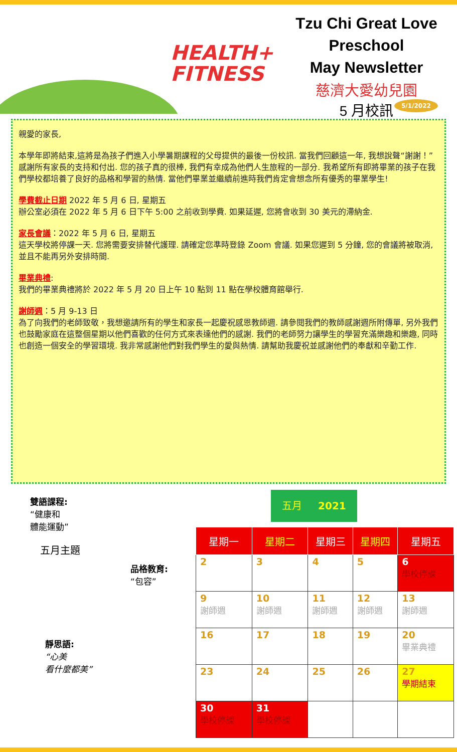HEALTH+
FITNESS
Tzu Chi Great Love
Preschool
May Newsletter
慈濟大愛幼兒園
5 月校訊
5/1/2022
親愛的家長,
本學年即將結束,這將是為孩子們進入小學暑期課程的父母提供的最後一份校訊. 當我們回顧這一年, 我想說聲“謝謝！”感謝所有家長的支持和付出. 您的孩子真的很棒, 我們有幸成為他們人生旅程的一部分. 我希望所有即將畢業的孩子在我們學校都培養了良好的品格和學習的熱情. 當他們畢業並繼續前進時我們肯定會想念所有優秀的畢業學生!
學費截止日期 2022 年 5 月 6 日, 星期五
辦公室必須在 2022 年 5 月 6 日下午 5:00 之前收到學費. 如果延遲, 您將會收到 30 美元的滯納金.
家長會議：2022 年 5 月 6 日, 星期五
這天學校將停課一天. 您將需要安排替代護理. 請確定您準時登錄 Zoom 會議. 如果您遲到 5 分鐘, 您的會議將被取消, 並且不能再另外安排時間.
畢業典禮:
我們的畢業典禮將於 2022 年 5 月 20 日上午 10 點到 11 點在學校體育館舉行.
謝師週：5 月 9-13 日
為了向我們的老師致敬，我想邀請所有的學生和家長一起慶祝感恩教師週. 請參閱我們的教師感謝週所附傳單, 另外我們也鼓勵家庭在這整個星期以他們喜歡的任何方式來表達他們的感謝. 我們的老師努力讓學生的學習充滿樂趣和樂趣, 同時也創造一個安全的學習環境. 我非常感謝他們對我們學生的愛與熱情. 請幫助我慶祝並感謝他們的奉獻和辛勤工作.
雙語課程:
“健康和
體能運動”
五月主題
品格教育:
“包容”
靜思語:
“心美
看什麼都美”
五月 2021
| 星期一 | 星期二 | 星期三 | 星期四 | 星期五 |
| --- | --- | --- | --- | --- |
| 2 | 3 | 4 | 5 | 6 學校停課 |
| 9 謝師週 | 10 謝師週 | 11 謝師週 | 12 謝師週 | 13 謝師週 |
| 16 | 17 | 18 | 19 | 20 畢業典禮 |
| 23 | 24 | 25 | 26 | 27 學期結束 |
| 30 學校停課 | 31 學校停課 | | | |